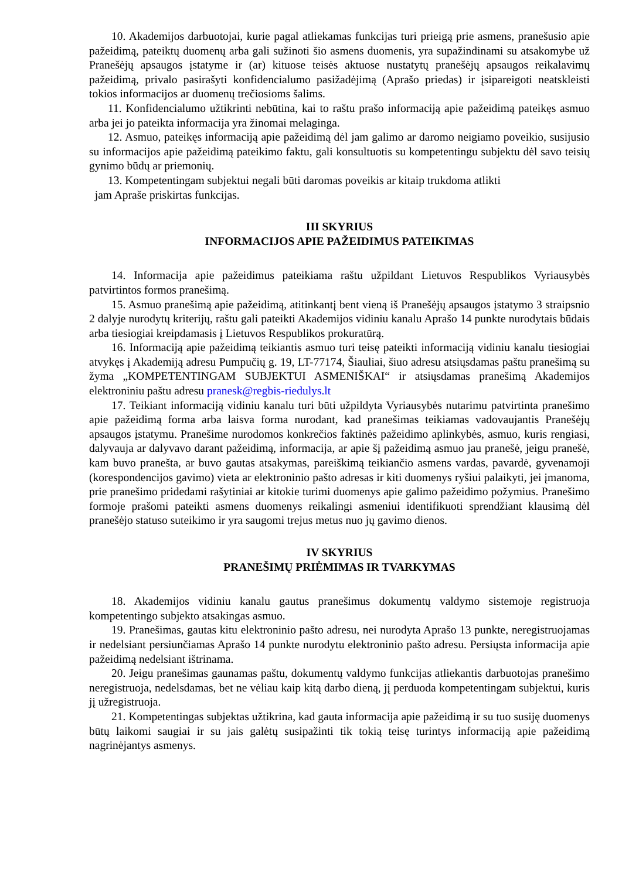10. Akademijos darbuotojai, kurie pagal atliekamas funkcijas turi prieigą prie asmens, pranešusio apie pažeidimą, pateiktų duomenų arba gali sužinoti šio asmens duomenis, yra supažindinami su atsakomybe už Pranešėjų apsaugos įstatyme ir (ar) kituose teisės aktuose nustatytų pranešėjų apsaugos reikalavimų pažeidimą, privalo pasirašyti konfidencialumo pasižadėjimą (Aprašo priedas) ir įsipareigoti neatskleisti tokios informacijos ar duomenų trečiosioms šalims.
11. Konfidencialumo užtikrinti nebūtina, kai to raštu prašo informaciją apie pažeidimą pateikęs asmuo arba jei jo pateikta informacija yra žinomai melaginga.
12. Asmuo, pateikęs informaciją apie pažeidimą dėl jam galimo ar daromo neigiamo poveikio, susijusio su informacijos apie pažeidimą pateikimo faktu, gali konsultuotis su kompetentingu subjektu dėl savo teisių gynimo būdų ar priemonių.
13. Kompetentingam subjektui negali būti daromas poveikis ar kitaip trukdoma atlikti
jam Apraše priskirtas funkcijas.
III SKYRIUS
INFORMACIJOS APIE PAŽEIDIMUS PATEIKIMAS
14. Informacija apie pažeidimus pateikiama raštu užpildant Lietuvos Respublikos Vyriausybės patvirtintos formos pranešimą.
15. Asmuo pranešimą apie pažeidimą, atitinkantį bent vieną iš Pranešėjų apsaugos įstatymo 3 straipsnio 2 dalyje nurodytų kriterijų, raštu gali pateikti Akademijos vidiniu kanalu Aprašo 14 punkte nurodytais būdais arba tiesiogiai kreipdamasis į Lietuvos Respublikos prokuratūrą.
16. Informaciją apie pažeidimą teikiantis asmuo turi teisę pateikti informaciją vidiniu kanalu tiesiogiai atvykęs į Akademiją adresu Pumpučių g. 19, LT-77174, Šiauliai, šiuo adresu atsiųsdamas paštu pranešimą su žyma „KOMPETENTINGAM SUBJEKTUI ASMENIŠKAI“ ir atsiųsdamas pranešimą Akademijos elektroniniu paštu adresu pranesk@regbis-riedulys.lt
17. Teikiant informaciją vidiniu kanalu turi būti užpildyta Vyriausybės nutarimu patvirtinta pranešimo apie pažeidimą forma arba laisva forma nurodant, kad pranešimas teikiamas vadovaujantis Pranešėjų apsaugos įstatymu. Pranešime nurodomos konkrečios faktinės pažeidimo aplinkybės, asmuo, kuris rengiasi, dalyvauja ar dalyvavo darant pažeidimą, informacija, ar apie šį pažeidimą asmuo jau pranešė, jeigu pranešė, kam buvo pranešta, ar buvo gautas atsakymas, pareiškimą teikiančio asmens vardas, pavardė, gyvenamoji (korespondencijos gavimo) vieta ar elektroninio pašto adresas ir kiti duomenys ryšiui palaikyti, jei įmanoma, prie pranešimo pridedami rašytiniai ar kitokie turimi duomenys apie galimo pažeidimo požymius. Pranešimo formoje prašomi pateikti asmens duomenys reikalingi asmeniui identifikuoti sprendžiant klausimą dėl pranešėjo statuso suteikimo ir yra saugomi trejus metus nuo jų gavimo dienos.
IV SKYRIUS
PRANEŠIMŲ PRIĖMIMAS IR TVARKYMAS
18. Akademijos vidiniu kanalu gautus pranešimus dokumentų valdymo sistemoje registruoja kompetentingo subjekto atsakingas asmuo.
19. Pranešimas, gautas kitu elektroninio pašto adresu, nei nurodyta Aprašo 13 punkte, neregistruojamas ir nedelsiant persiunčiamas Aprašo 14 punkte nurodytu elektroninio pašto adresu. Persiųsta informacija apie pažeidimą nedelsiant ištrinama.
20. Jeigu pranešimas gaunamas paštu, dokumentų valdymo funkcijas atliekantis darbuotojas pranešimo neregistruoja, nedelsdamas, bet ne vėliau kaip kitą darbo dieną, jį perduoda kompetentingam subjektui, kuris jį užregistruoja.
21. Kompetentingas subjektas užtikrina, kad gauta informacija apie pažeidimą ir su tuo susiję duomenys būtų laikomi saugiai ir su jais galėtų susipažinti tik tokią teisę turintys informaciją apie pažeidimą nagrinėjantys asmenys.